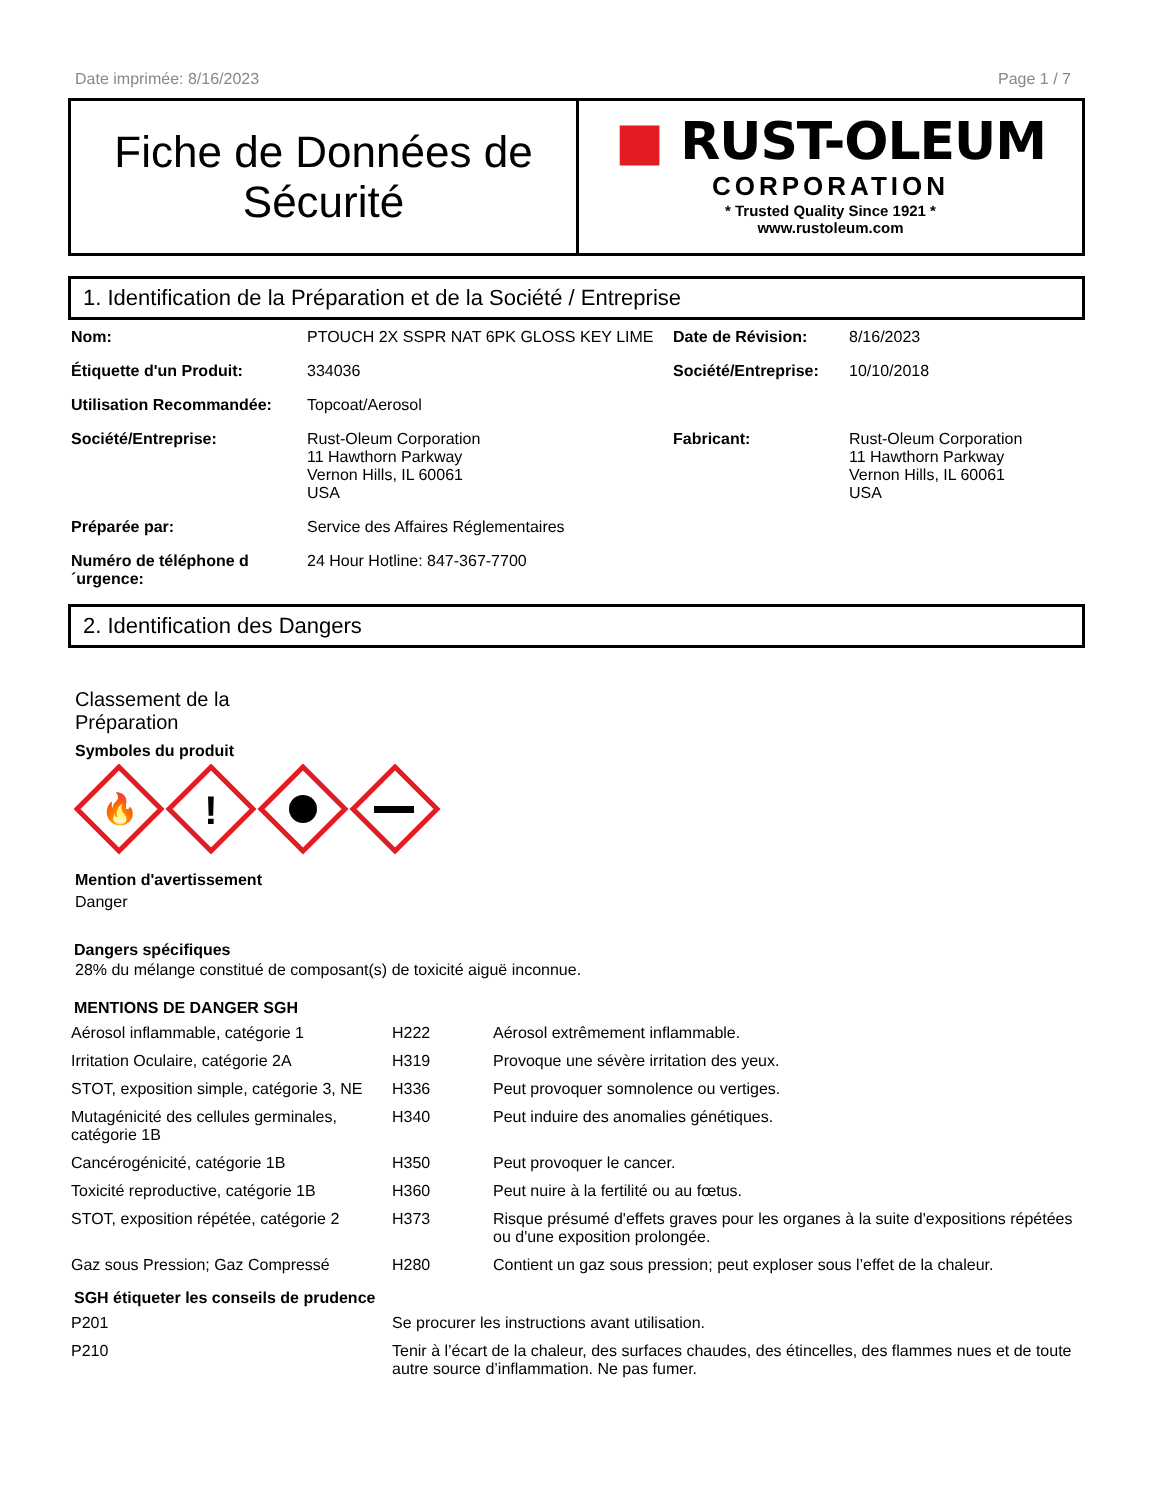Date imprimée: 8/16/2023 Page 1 / 7
Fiche de Données de Sécurité
■ RUST-OLEUM
CORPORATION
* Trusted Quality Since 1921 *
www.rustoleum.com
1. Identification de la Préparation et de la Société / Entreprise
| Nom: | PTOUCH 2X SSPR NAT 6PK GLOSS KEY LIME | Date de Révision: | 8/16/2023 |
| Étiquette d'un Produit: | 334036 | Société/Entreprise: | 10/10/2018 |
| Utilisation Recommandée: | Topcoat/Aerosol | | |
| Société/Entreprise: | Rust-Oleum Corporation 11 Hawthorn Parkway Vernon Hills, IL 60061 USA | Fabricant: | Rust-Oleum Corporation 11 Hawthorn Parkway Vernon Hills, IL 60061 USA |
| Préparée par: | Service des Affaires Réglementaires | | |
| Numéro de téléphone d ´urgence: | 24 Hour Hotline: 847-367-7700 | | |
2. Identification des Dangers
Classement de la Préparation
Symboles du produit
🔥
!
Mention d'avertissement
Danger
Dangers spécifiques
28% du mélange constitué de composant(s) de toxicité aiguë inconnue.
MENTIONS DE DANGER SGH
| Aérosol inflammable, catégorie 1 | H222 | Aérosol extrêmement inflammable. |
| Irritation Oculaire, catégorie 2A | H319 | Provoque une sévère irritation des yeux. |
| STOT, exposition simple, catégorie 3, NE | H336 | Peut provoquer somnolence ou vertiges. |
| Mutagénicité des cellules germinales, catégorie 1B | H340 | Peut induire des anomalies génétiques. |
| Cancérogénicité, catégorie 1B | H350 | Peut provoquer le cancer. |
| Toxicité reproductive, catégorie 1B | H360 | Peut nuire à la fertilité ou au fœtus. |
| STOT, exposition répétée, catégorie 2 | H373 | Risque présumé d'effets graves pour les organes à la suite d'expositions répétées ou d'une exposition prolongée. |
| Gaz sous Pression; Gaz Compressé | H280 | Contient un gaz sous pression; peut exploser sous l’effet de la chaleur. |
SGH étiqueter les conseils de prudence
| P201 | Se procurer les instructions avant utilisation. |
| P210 | Tenir à l’écart de la chaleur, des surfaces chaudes, des étincelles, des flammes nues et de toute autre source d’inflammation. Ne pas fumer. |